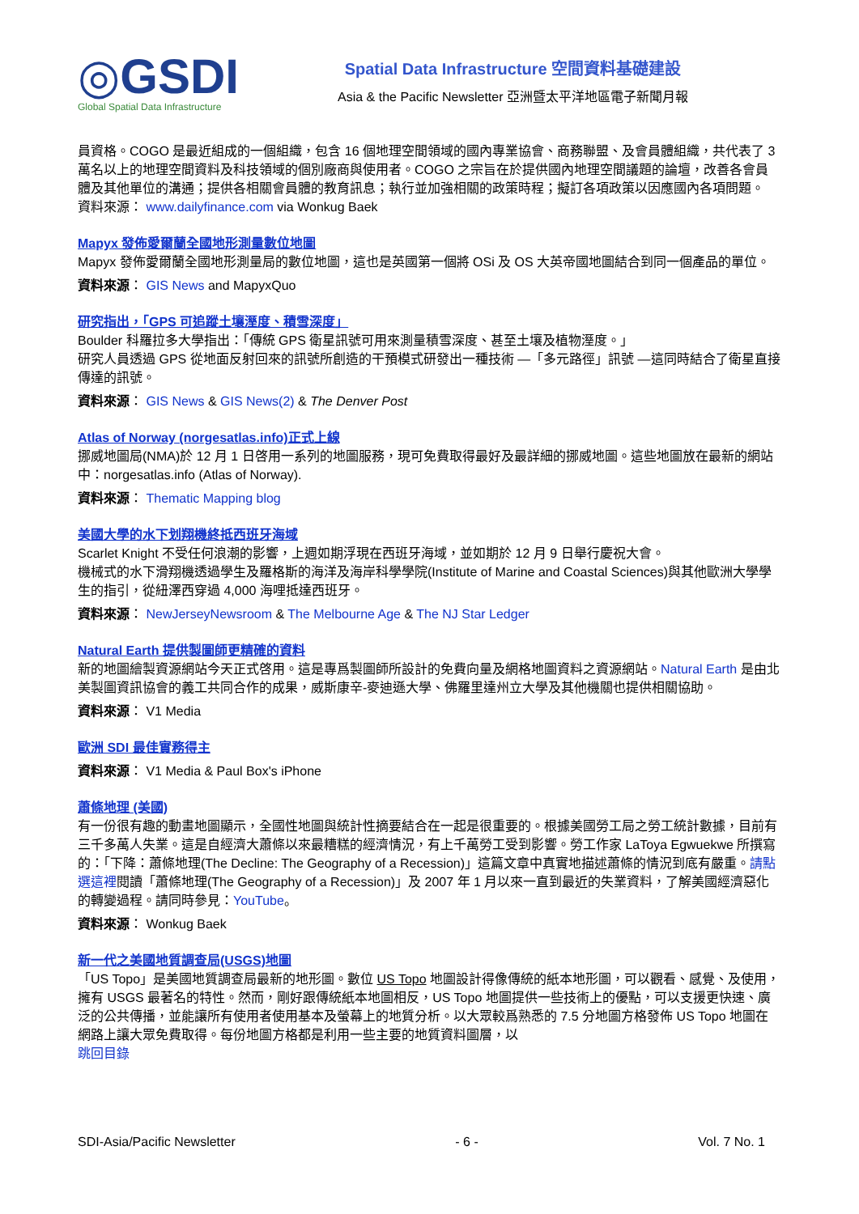◎GSDI
Global Spatial Data Infrastructure
Spatial Data Infrastructure 空間資料基礎建設
Asia & the Pacific Newsletter 亞洲暨太平洋地區電子新聞月報
員資格。COGO 是最近組成的一個組織，包含 16 個地理空間領域的國內專業協會、商務聯盟、及會員體組織，共代表了 3 萬名以上的地理空間資料及科技領域的個別廠商與使用者。COGO 之宗旨在於提供國內地理空間議題的論壇，改善各會員體及其他單位的溝通；提供各相關會員體的教育訊息；執行並加強相關的政策時程；擬訂各項政策以因應國內各項問題。
資料來源： www.dailyfinance.com via Wonkug Baek
Mapyx 發佈愛爾蘭全國地形測量數位地圖
Mapyx 發佈愛爾蘭全國地形測量局的數位地圖，這也是英國第一個將 OSi 及 OS 大英帝國地圖結合到同一個產品的單位。
資料來源： GIS News and MapyxQuo
研究指出，「GPS 可追蹤土壤溼度、積雪深度」
Boulder 科羅拉多大學指出：「傳統 GPS 衛星訊號可用來測量積雪深度、甚至土壤及植物溼度。」
研究人員透過 GPS 從地面反射回來的訊號所創造的干預模式研發出一種技術 —「多元路徑」訊號 —這同時結合了衛星直接傳達的訊號。
資料來源： GIS News & GIS News(2) & The Denver Post
Atlas of Norway (norgesatlas.info)正式上線
挪威地圖局(NMA)於 12 月 1 日啓用一系列的地圖服務，現可免費取得最好及最詳細的挪威地圖。這些地圖放在最新的網站中：norgesatlas.info (Atlas of Norway).
資料來源： Thematic Mapping blog
美國大學的水下划翔機終抵西班牙海域
Scarlet Knight 不受任何浪潮的影響，上週如期浮現在西班牙海域，並如期於 12 月 9 日舉行慶祝大會。
機械式的水下滑翔機透過學生及羅格斯的海洋及海岸科學學院(Institute of Marine and Coastal Sciences)與其他歐洲大學學生的指引，從紐澤西穿過 4,000 海哩抵達西班牙。
資料來源： NewJerseyNewsroom & The Melbourne Age & The NJ Star Ledger
Natural Earth 提供製圖師更精確的資料
新的地圖繪製資源網站今天正式啓用。這是專爲製圖師所設計的免費向量及網格地圖資料之資源網站。Natural Earth 是由北美製圖資訊協會的義工共同合作的成果，威斯康辛-麥迪遜大學、佛羅里達州立大學及其他機關也提供相關協助。
資料來源： V1 Media
歐洲 SDI 最佳實務得主
資料來源： V1 Media & Paul Box's iPhone
蕭條地理 (美國)
有一份很有趣的動畫地圖顯示，全國性地圖與統計性摘要結合在一起是很重要的。根據美國勞工局之勞工統計數據，目前有三千多萬人失業。這是自經濟大蕭條以來最糟糕的經濟情況，有上千萬勞工受到影響。勞工作家 LaToya Egwuekwe 所撰寫的：「下降：蕭條地理(The Decline: The Geography of a Recession)」這篇文章中真實地描述蕭條的情況到底有嚴重。請點選這裡閱讀「蕭條地理(The Geography of a Recession)」及 2007 年 1 月以來一直到最近的失業資料，了解美國經濟惡化的轉變過程。請同時參見：YouTube。
資料來源： Wonkug Baek
新一代之美國地質調查局(USGS)地圖
「US Topo」是美國地質調查局最新的地形圖。數位 US Topo 地圖設計得像傳統的紙本地形圖，可以觀看、感覺、及使用，擁有 USGS 最著名的特性。然而，剛好跟傳統紙本地圖相反，US Topo 地圖提供一些技術上的優點，可以支援更快速、廣泛的公共傳播，並能讓所有使用者使用基本及螢幕上的地質分析。以大眾較爲熟悉的 7.5 分地圖方格發佈 US Topo 地圖在網路上讓大眾免費取得。每份地圖方格都是利用一些主要的地質資料圖層，以
跳回目錄
SDI-Asia/Pacific Newsletter - 6 - Vol. 7 No. 1